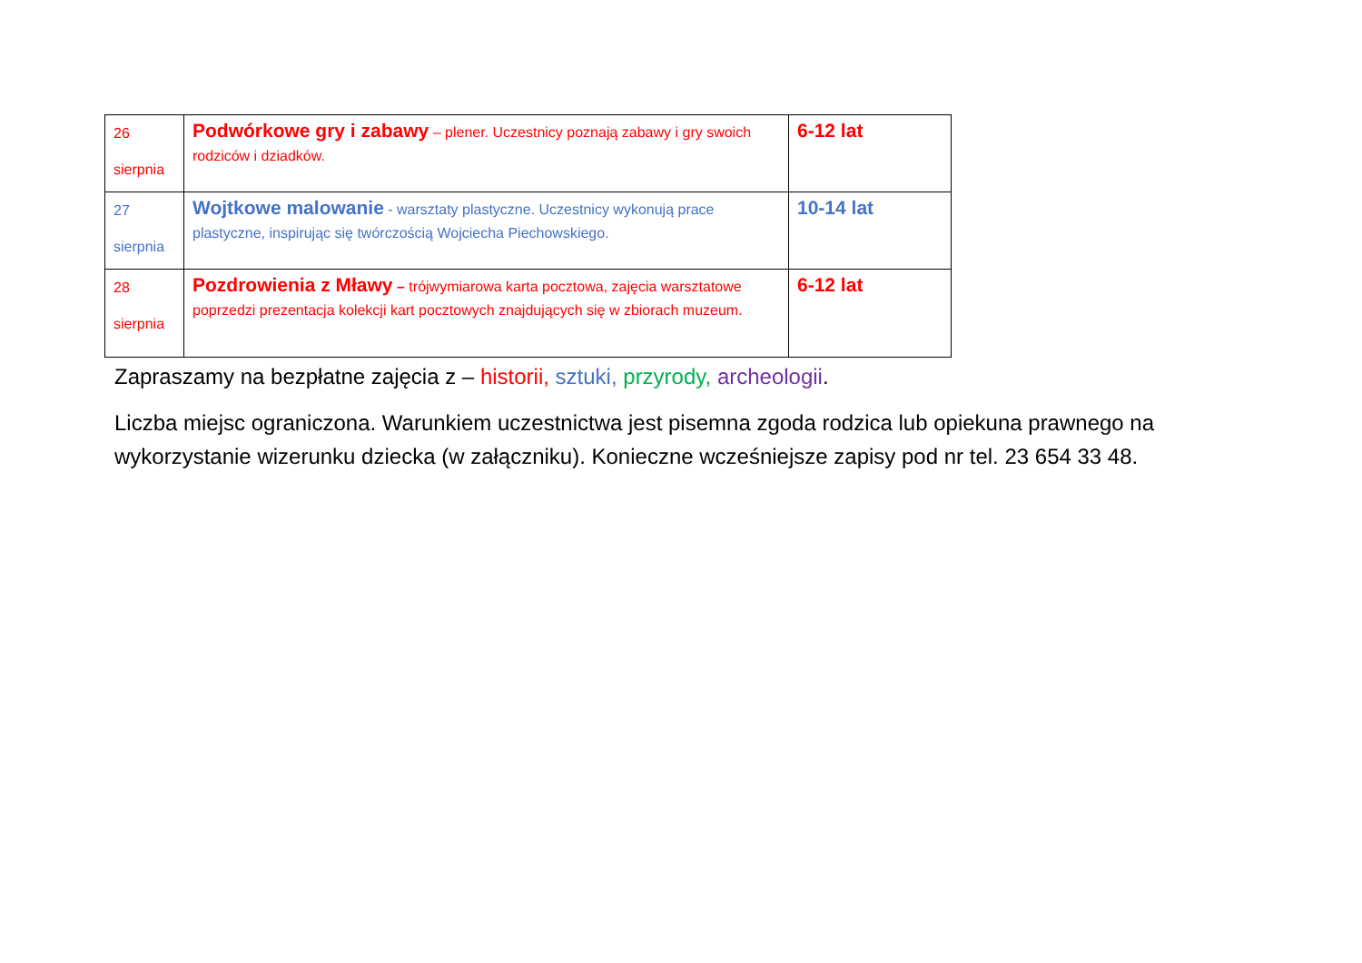| 26 sierpnia | Podwórkowe gry i zabawy – plener. Uczestnicy poznają zabawy i gry swoich rodziców i dziadków. | 6-12 lat |
| 27 sierpnia | Wojtkowe malowanie - warsztaty plastyczne. Uczestnicy wykonują prace plastyczne, inspirując się twórczością Wojciecha Piechowskiego. | 10-14 lat |
| 28 sierpnia | Pozdrowienia z Mławy – trójwymiarowa karta pocztowa, zajęcia warsztatowe poprzedzi prezentacja kolekcji kart pocztowych znajdujących się w zbiorach muzeum. | 6-12 lat |
Zapraszamy na bezpłatne zajęcia z – historii, sztuki, przyrody, archeologii.
Liczba miejsc ograniczona. Warunkiem uczestnictwa jest pisemna zgoda rodzica lub opiekuna prawnego na wykorzystanie wizerunku dziecka (w załączniku). Konieczne wcześniejsze zapisy pod nr tel. 23 654 33 48.